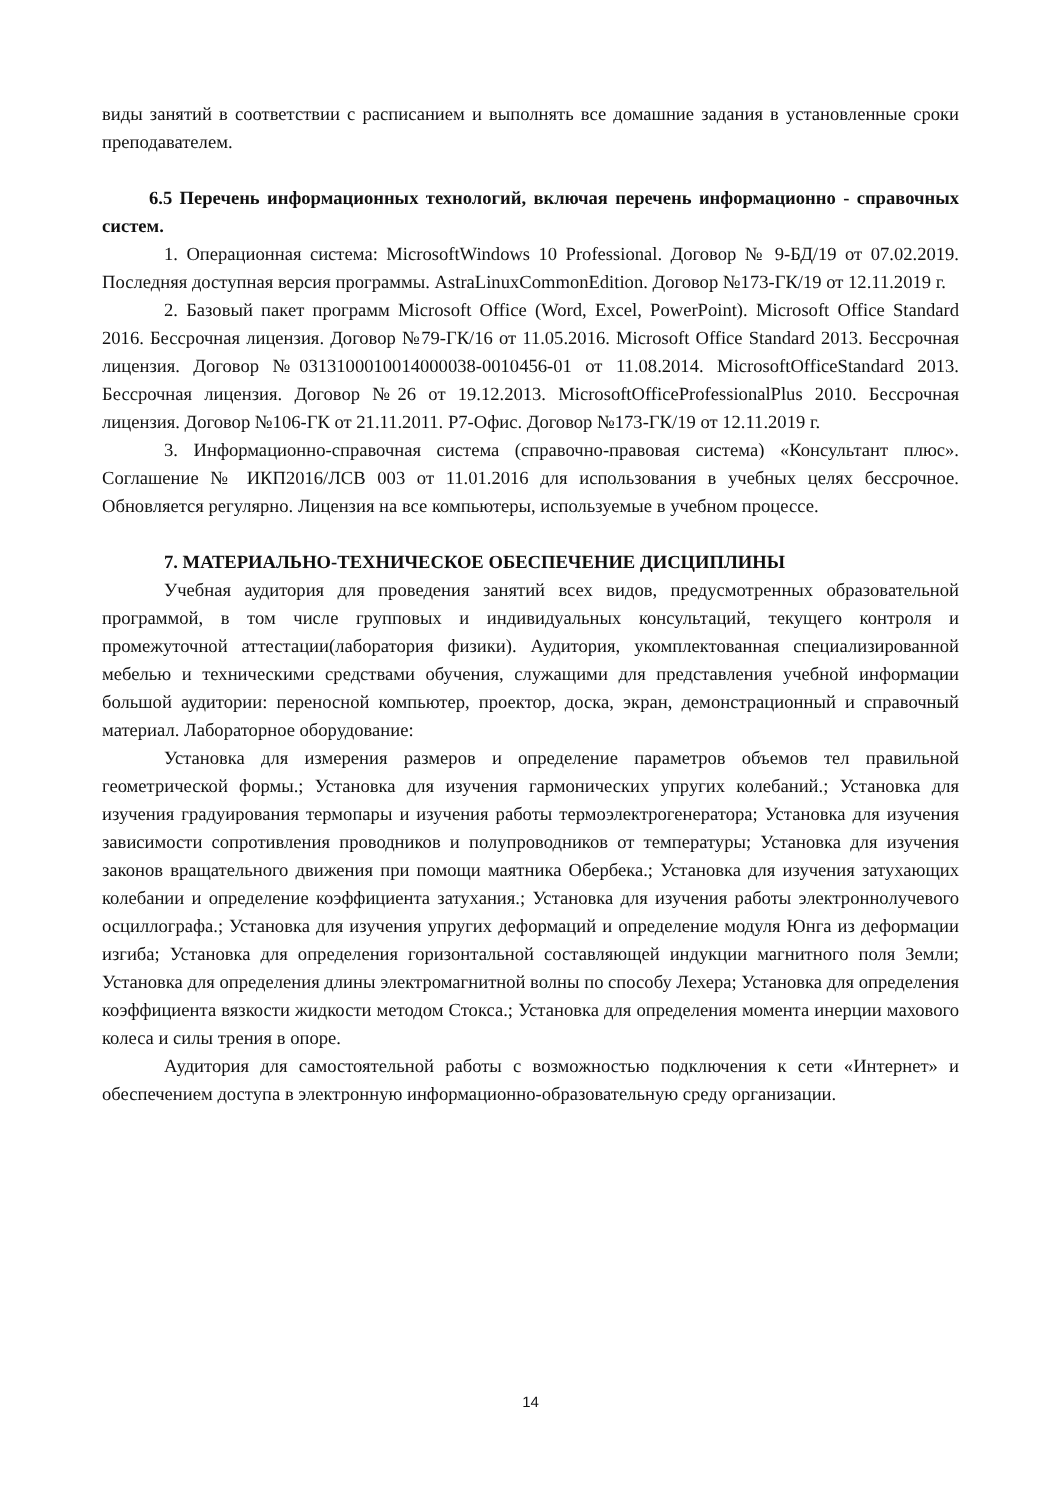виды занятий в соответствии с расписанием и выполнять все домашние задания в установленные сроки преподавателем.
6.5 Перечень информационных технологий, включая перечень информационно - справочных систем.
1. Операционная система: MicrosoftWindows 10 Professional. Договор № 9-БД/19 от 07.02.2019. Последняя доступная версия программы. AstraLinuxCommonEdition. Договор №173-ГК/19 от 12.11.2019 г.
2. Базовый пакет программ Microsoft Office (Word, Excel, PowerPoint). Microsoft Office Standard 2016. Бессрочная лицензия. Договор №79-ГК/16 от 11.05.2016. Microsoft Office Standard 2013. Бессрочная лицензия. Договор №0313100010014000038-0010456-01 от 11.08.2014. MicrosoftOfficeStandard 2013. Бессрочная лицензия. Договор №26 от 19.12.2013. MicrosoftOfficeProfessionalPlus 2010. Бессрочная лицензия. Договор №106-ГК от 21.11.2011. Р7-Офис. Договор №173-ГК/19 от 12.11.2019 г.
3. Информационно-справочная система (справочно-правовая система) «Консультант плюс». Соглашение № ИКП2016/ЛСВ 003 от 11.01.2016 для использования в учебных целях бессрочное. Обновляется регулярно. Лицензия на все компьютеры, используемые в учебном процессе.
7. МАТЕРИАЛЬНО-ТЕХНИЧЕСКОЕ ОБЕСПЕЧЕНИЕ ДИСЦИПЛИНЫ
Учебная аудитория для проведения занятий всех видов, предусмотренных образовательной программой, в том числе групповых и индивидуальных консультаций, текущего контроля и промежуточной аттестации(лаборатория физики). Аудитория, укомплектованная специализированной мебелью и техническими средствами обучения, служащими для представления учебной информации большой аудитории: переносной компьютер, проектор, доска, экран, демонстрационный и справочный материал. Лабораторное оборудование:
Установка для измерения размеров и определение параметров объемов тел правильной геометрической формы.; Установка для изучения гармонических упругих колебаний.; Установка для изучения градуирования термопары и изучения работы термоэлектрогенератора; Установка для изучения зависимости сопротивления проводников и полупроводников от температуры; Установка для изучения законов вращательного движения при помощи маятника Обербека.; Установка для изучения затухающих колебании и определение коэффициента затухания.; Установка для изучения работы электроннолучевого осциллографа.; Установка для изучения упругих деформаций и определение модуля Юнга из деформации изгиба; Установка для определения горизонтальной составляющей индукции магнитного поля Земли; Установка для определения длины электромагнитной волны по способу Лехера; Установка для определения коэффициента вязкости жидкости методом Стокса.; Установка для определения момента инерции махового колеса и силы трения в опоре.
Аудитория для самостоятельной работы с возможностью подключения к сети «Интернет» и обеспечением доступа в электронную информационно-образовательную среду организации.
14